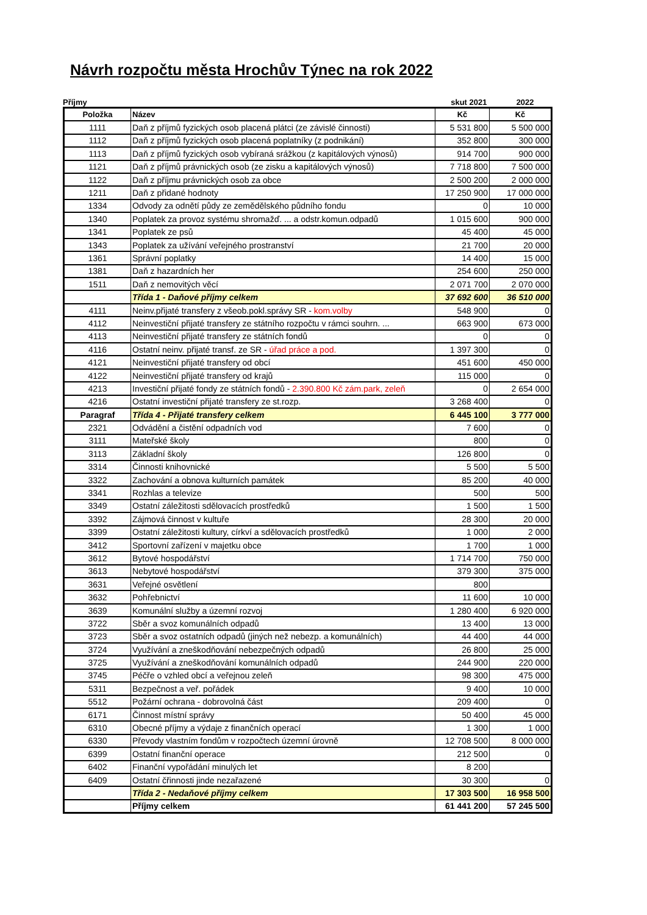Návrh rozpočtu města Hrochův Týnec na rok 2022
Příjmy skut 2021 2022
| Položka | Název | Kč | Kč |
| --- | --- | --- | --- |
| 1111 | Daň z příjmů fyzických osob placená plátci (ze závislé činnosti) | 5 531 800 | 5 500 000 |
| 1112 | Daň z příjmů fyzických osob placená poplatníky (z podnikání) | 352 800 | 300 000 |
| 1113 | Daň z příjmů fyzických osob vybíraná srážkou (z kapitálových výnosů) | 914 700 | 900 000 |
| 1121 | Daň z příjmů právnických osob (ze zisku a kapitálových výnosů) | 7 718 800 | 7 500 000 |
| 1122 | Daň z příjmu právnických osob za obce | 2 500 200 | 2 000 000 |
| 1211 | Daň z přidané hodnoty | 17 250 900 | 17 000 000 |
| 1334 | Odvody za odnětí půdy ze zemědělského půdního fondu | 0 | 10 000 |
| 1340 | Poplatek za provoz systému shromažď. ... a odstr.komun.odpadů | 1 015 600 | 900 000 |
| 1341 | Poplatek ze psů | 45 400 | 45 000 |
| 1343 | Poplatek za užívání veřejného prostranství | 21 700 | 20 000 |
| 1361 | Správní poplatky | 14 400 | 15 000 |
| 1381 | Daň z hazardních her | 254 600 | 250 000 |
| 1511 | Daň z nemovitých věcí | 2 071 700 | 2 070 000 |
| | Třída 1 - Daňové příjmy celkem | 37 692 600 | 36 510 000 |
| 4111 | Neinv.přijaté transfery z všeob.pokl.správy SR - kom.volby | 548 900 | 0 |
| 4112 | Neinvestiční přijaté transfery ze státního rozpočtu v rámci souhrn. ... | 663 900 | 673 000 |
| 4113 | Neinvestiční přijaté transfery ze státních fondů | 0 | 0 |
| 4116 | Ostatní neinv. přijaté transf. ze SR - úřad práce a pod. | 1 397 300 | 0 |
| 4121 | Neinvestiční přijaté transfery od obcí | 451 600 | 450 000 |
| 4122 | Neinvestiční přijaté transfery od krajů | 115 000 | 0 |
| 4213 | Investiční přijaté fondy ze státních fondů - 2.390.800 Kč zám.park, zeleň | 0 | 2 654 000 |
| 4216 | Ostatní investiční přijaté transfery ze st.rozp. | 3 268 400 | 0 |
| Paragraf | Třída 4 - Přijaté transfery celkem | 6 445 100 | 3 777 000 |
| 2321 | Odvádění a čistění odpadních vod | 7 600 | 0 |
| 3111 | Mateřské školy | 800 | 0 |
| 3113 | Základní školy | 126 800 | 0 |
| 3314 | Činnosti knihovnické | 5 500 | 5 500 |
| 3322 | Zachování a obnova kulturních památek | 85 200 | 40 000 |
| 3341 | Rozhlas a televize | 500 | 500 |
| 3349 | Ostatní záležitosti sdělovacích prostředků | 1 500 | 1 500 |
| 3392 | Zájmová činnost v kultuře | 28 300 | 20 000 |
| 3399 | Ostatní záležitosti kultury, církví a sdělovacích prostředků | 1 000 | 2 000 |
| 3412 | Sportovní zařízení v majetku obce | 1 700 | 1 000 |
| 3612 | Bytové hospodářství | 1 714 700 | 750 000 |
| 3613 | Nebytové hospodářství | 379 300 | 375 000 |
| 3631 | Veřejné osvětlení | 800 | |
| 3632 | Pohřebnictví | 11 600 | 10 000 |
| 3639 | Komunální služby a územní rozvoj | 1 280 400 | 6 920 000 |
| 3722 | Sběr a svoz komunálních odpadů | 13 400 | 13 000 |
| 3723 | Sběr a svoz ostatních odpadů (jiných než nebezp. a komunálních) | 44 400 | 44 000 |
| 3724 | Využívání a zneškodňování nebezpečných odpadů | 26 800 | 25 000 |
| 3725 | Využívání a zneškodňování komunálních odpadů | 244 900 | 220 000 |
| 3745 | Péčře o vzhled obcí a veřejnou zeleň | 98 300 | 475 000 |
| 5311 | Bezpečnost a veř. pořádek | 9 400 | 10 000 |
| 5512 | Požární ochrana - dobrovolná část | 209 400 | 0 |
| 6171 | Činnost místní správy | 50 400 | 45 000 |
| 6310 | Obecné příjmy a výdaje z finančních operací | 1 300 | 1 000 |
| 6330 | Převody vlastním fondům v rozpočtech územní úrovně | 12 708 500 | 8 000 000 |
| 6399 | Ostatní finanční operace | 212 500 | 0 |
| 6402 | Finanční vypořádání minulých let | 8 200 | |
| 6409 | Ostatní čřinnosti jinde nezařazené | 30 300 | 0 |
| | Třída 2 - Nedaňové příjmy celkem | 17 303 500 | 16 958 500 |
| | Příjmy celkem | 61 441 200 | 57 245 500 |